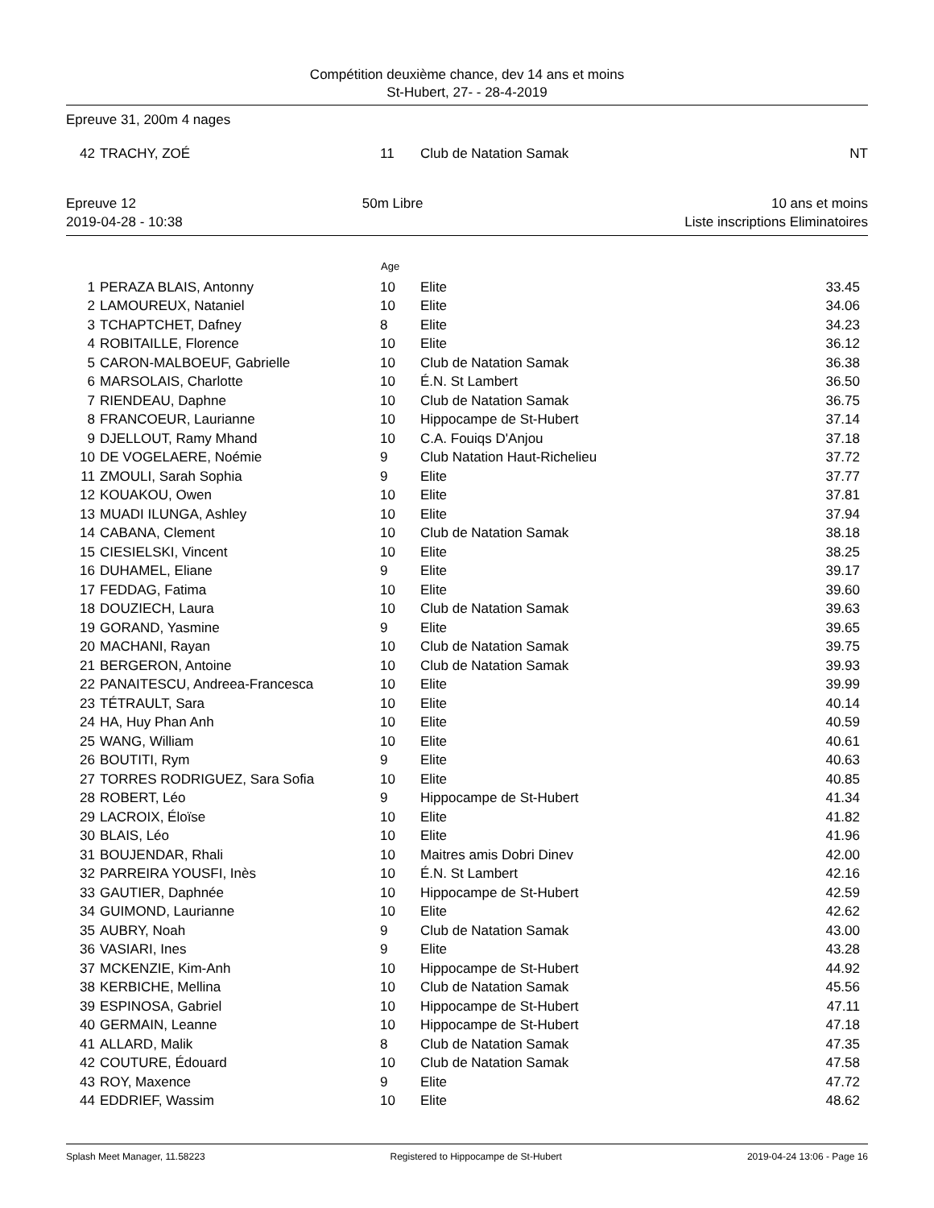Compétition deuxième chance, dev 14 ans et moins
St-Hubert, 27- - 28-4-2019
Epreuve 31, 200m 4 nages
| 42 | TRACHY, ZOÉ | 11 | Club de Natation Samak | NT |
| Epreuve 12 | 50m Libre | 10 ans et moins |
| 2019-04-28 - 10:38 | | Liste inscriptions Eliminatoires |
| | | Age | | |
| --- | --- | --- | --- | --- |
| 1 | PERAZA BLAIS, Antonny | 10 | Elite | 33.45 |
| 2 | LAMOUREUX, Nataniel | 10 | Elite | 34.06 |
| 3 | TCHAPTCHET, Dafney | 8 | Elite | 34.23 |
| 4 | ROBITAILLE, Florence | 10 | Elite | 36.12 |
| 5 | CARON-MALBOEUF, Gabrielle | 10 | Club de Natation Samak | 36.38 |
| 6 | MARSOLAIS, Charlotte | 10 | É.N. St Lambert | 36.50 |
| 7 | RIENDEAU, Daphne | 10 | Club de Natation Samak | 36.75 |
| 8 | FRANCOEUR, Laurianne | 10 | Hippocampe de St-Hubert | 37.14 |
| 9 | DJELLOUT, Ramy Mhand | 10 | C.A. Fouiqs D'Anjou | 37.18 |
| 10 | DE VOGELAERE, Noémie | 9 | Club Natation Haut-Richelieu | 37.72 |
| 11 | ZMOULI, Sarah Sophia | 9 | Elite | 37.77 |
| 12 | KOUAKOU, Owen | 10 | Elite | 37.81 |
| 13 | MUADI ILUNGA, Ashley | 10 | Elite | 37.94 |
| 14 | CABANA, Clement | 10 | Club de Natation Samak | 38.18 |
| 15 | CIESIELSKI, Vincent | 10 | Elite | 38.25 |
| 16 | DUHAMEL, Eliane | 9 | Elite | 39.17 |
| 17 | FEDDAG, Fatima | 10 | Elite | 39.60 |
| 18 | DOUZIECH, Laura | 10 | Club de Natation Samak | 39.63 |
| 19 | GORAND, Yasmine | 9 | Elite | 39.65 |
| 20 | MACHANI, Rayan | 10 | Club de Natation Samak | 39.75 |
| 21 | BERGERON, Antoine | 10 | Club de Natation Samak | 39.93 |
| 22 | PANAITESCU, Andreea-Francesca | 10 | Elite | 39.99 |
| 23 | TÉTRAULT, Sara | 10 | Elite | 40.14 |
| 24 | HA, Huy Phan Anh | 10 | Elite | 40.59 |
| 25 | WANG, William | 10 | Elite | 40.61 |
| 26 | BOUTITI, Rym | 9 | Elite | 40.63 |
| 27 | TORRES RODRIGUEZ, Sara Sofia | 10 | Elite | 40.85 |
| 28 | ROBERT, Léo | 9 | Hippocampe de St-Hubert | 41.34 |
| 29 | LACROIX, Éloïse | 10 | Elite | 41.82 |
| 30 | BLAIS, Léo | 10 | Elite | 41.96 |
| 31 | BOUJENDAR, Rhali | 10 | Maitres amis Dobri Dinev | 42.00 |
| 32 | PARREIRA YOUSFI, Inès | 10 | É.N. St Lambert | 42.16 |
| 33 | GAUTIER, Daphnée | 10 | Hippocampe de St-Hubert | 42.59 |
| 34 | GUIMOND, Laurianne | 10 | Elite | 42.62 |
| 35 | AUBRY, Noah | 9 | Club de Natation Samak | 43.00 |
| 36 | VASIARI, Ines | 9 | Elite | 43.28 |
| 37 | MCKENZIE, Kim-Anh | 10 | Hippocampe de St-Hubert | 44.92 |
| 38 | KERBICHE, Mellina | 10 | Club de Natation Samak | 45.56 |
| 39 | ESPINOSA, Gabriel | 10 | Hippocampe de St-Hubert | 47.11 |
| 40 | GERMAIN, Leanne | 10 | Hippocampe de St-Hubert | 47.18 |
| 41 | ALLARD, Malik | 8 | Club de Natation Samak | 47.35 |
| 42 | COUTURE, Édouard | 10 | Club de Natation Samak | 47.58 |
| 43 | ROY, Maxence | 9 | Elite | 47.72 |
| 44 | EDDRIEF, Wassim | 10 | Elite | 48.62 |
Splash Meet Manager, 11.58223 Registered to Hippocampe de St-Hubert 2019-04-24 13:06 - Page 16